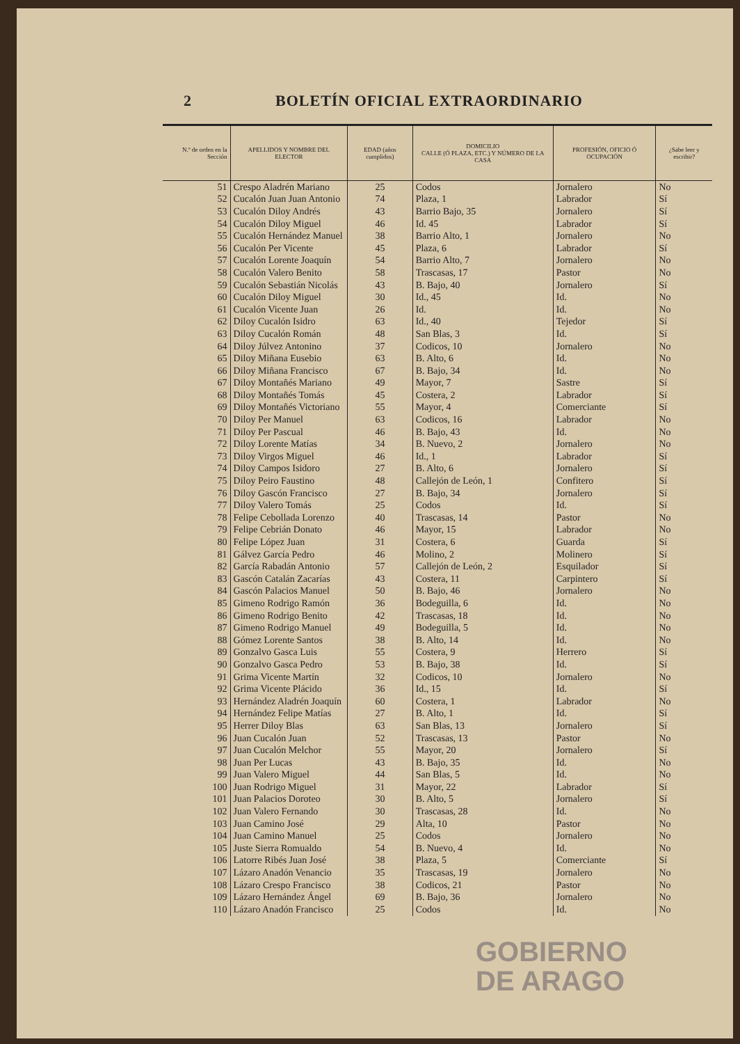2 BOLETÍN OFICIAL EXTRAORDINARIO
| N.º de orden en la Sección | APELLIDOS Y NOMBRE DEL ELECTOR | EDAD (años cumplidos) | DOMICILIO CALLE (Ó PLAZA, ETC.) Y NÚMERO DE LA CASA | PROFESIÓN, OFICIO Ó OCUPACIÓN | ¿Sabe leer y escribir? |
| --- | --- | --- | --- | --- | --- |
| 51 | Crespo Aladrén Mariano | 25 | Codos | Jornalero | No |
| 52 | Cucalón Juan Juan Antonio | 74 | Plaza, 1 | Labrador | Sí |
| 53 | Cucalón Diloy Andrés | 43 | Barrio Bajo, 35 | Jornalero | Sí |
| 54 | Cucalón Diloy Miguel | 46 | Id. 45 | Labrador | Sí |
| 55 | Cucalón Hernández Manuel | 38 | Barrio Alto, 1 | Jornalero | No |
| 56 | Cucalón Per Vicente | 45 | Plaza, 6 | Labrador | Sí |
| 57 | Cucalón Lorente Joaquín | 54 | Barrio Alto, 7 | Jornalero | No |
| 58 | Cucalón Valero Benito | 58 | Trascasas, 17 | Pastor | No |
| 59 | Cucalón Sebastián Nicolás | 43 | B. Bajo, 40 | Jornalero | Sí |
| 60 | Cucalón Diloy Miguel | 30 | Id., 45 | Id. | No |
| 61 | Cucalón Vicente Juan | 26 | Id. | Id. | No |
| 62 | Diloy Cucalón Isidro | 63 | Id., 40 | Tejedor | Sí |
| 63 | Diloy Cucalón Román | 48 | San Blas, 3 | Id. | Sí |
| 64 | Diloy Júlvez Antonino | 37 | Codicos, 10 | Jornalero | No |
| 65 | Diloy Miñana Eusebio | 63 | B. Alto, 6 | Id. | No |
| 66 | Diloy Miñana Francisco | 67 | B. Bajo, 34 | Id. | No |
| 67 | Diloy Montañés Mariano | 49 | Mayor, 7 | Sastre | Sí |
| 68 | Diloy Montañés Tomás | 45 | Costera, 2 | Labrador | Sí |
| 69 | Diloy Montañés Victoriano | 55 | Mayor, 4 | Comerciante | Sí |
| 70 | Diloy Per Manuel | 63 | Codicos, 16 | Labrador | No |
| 71 | Diloy Per Pascual | 46 | B. Bajo, 43 | Id. | No |
| 72 | Diloy Lorente Matías | 34 | B. Nuevo, 2 | Jornalero | No |
| 73 | Diloy Virgos Miguel | 46 | Id., 1 | Labrador | Sí |
| 74 | Diloy Campos Isidoro | 27 | B. Alto, 6 | Jornalero | Sí |
| 75 | Diloy Peiro Faustino | 48 | Callejón de León, 1 | Confitero | Sí |
| 76 | Diloy Gascón Francisco | 27 | B. Bajo, 34 | Jornalero | Sí |
| 77 | Diloy Valero Tomás | 25 | Codos | Id. | Sí |
| 78 | Felipe Cebollada Lorenzo | 40 | Trascasas, 14 | Pastor | No |
| 79 | Felipe Cebrián Donato | 46 | Mayor, 15 | Labrador | No |
| 80 | Felipe López Juan | 31 | Costera, 6 | Guarda | Sí |
| 81 | Gálvez García Pedro | 46 | Molino, 2 | Molinero | Sí |
| 82 | García Rabadán Antonio | 57 | Callejón de León, 2 | Esquilador | Sí |
| 83 | Gascón Catalán Zacarías | 43 | Costera, 11 | Carpintero | Sí |
| 84 | Gascón Palacios Manuel | 50 | B. Bajo, 46 | Jornalero | No |
| 85 | Gimeno Rodrigo Ramón | 36 | Bodeguilla, 6 | Id. | No |
| 86 | Gimeno Rodrigo Benito | 42 | Trascasas, 18 | Id. | No |
| 87 | Gimeno Rodrigo Manuel | 49 | Bodeguilla, 5 | Id. | No |
| 88 | Gómez Lorente Santos | 38 | B. Alto, 14 | Id. | No |
| 89 | Gonzalvo Gasca Luis | 55 | Costera, 9 | Herrero | Sí |
| 90 | Gonzalvo Gasca Pedro | 53 | B. Bajo, 38 | Id. | Sí |
| 91 | Grima Vicente Martín | 32 | Codicos, 10 | Jornalero | No |
| 92 | Grima Vicente Plácido | 36 | Id., 15 | Id. | Sí |
| 93 | Hernández Aladrén Joaquín | 60 | Costera, 1 | Labrador | No |
| 94 | Hernández Felipe Matías | 27 | B. Alto, 1 | Id. | Sí |
| 95 | Herrer Diloy Blas | 63 | San Blas, 13 | Jornalero | Sí |
| 96 | Juan Cucalón Juan | 52 | Trascasas, 13 | Pastor | No |
| 97 | Juan Cucalón Melchor | 55 | Mayor, 20 | Jornalero | Sí |
| 98 | Juan Per Lucas | 43 | B. Bajo, 35 | Id. | No |
| 99 | Juan Valero Miguel | 44 | San Blas, 5 | Id. | No |
| 100 | Juan Rodrigo Miguel | 31 | Mayor, 22 | Labrador | Sí |
| 101 | Juan Palacios Doroteo | 30 | B. Alto, 5 | Jornalero | Sí |
| 102 | Juan Valero Fernando | 30 | Trascasas, 28 | Id. | No |
| 103 | Juan Camino José | 29 | Alta, 10 | Pastor | No |
| 104 | Juan Camino Manuel | 25 | Codos | Jornalero | No |
| 105 | Juste Sierra Romualdo | 54 | B. Nuevo, 4 | Id. | No |
| 106 | Latorre Ribés Juan José | 38 | Plaza, 5 | Comerciante | Sí |
| 107 | Lázaro Anadón Venancio | 35 | Trascasas, 19 | Jornalero | No |
| 108 | Lázaro Crespo Francisco | 38 | Codicos, 21 | Pastor | No |
| 109 | Lázaro Hernández Ángel | 69 | B. Bajo, 36 | Jornalero | No |
| 110 | Lázaro Anadón Francisco | 25 | Codos | Id. | No |
GOBIERNO
DE ARAGO